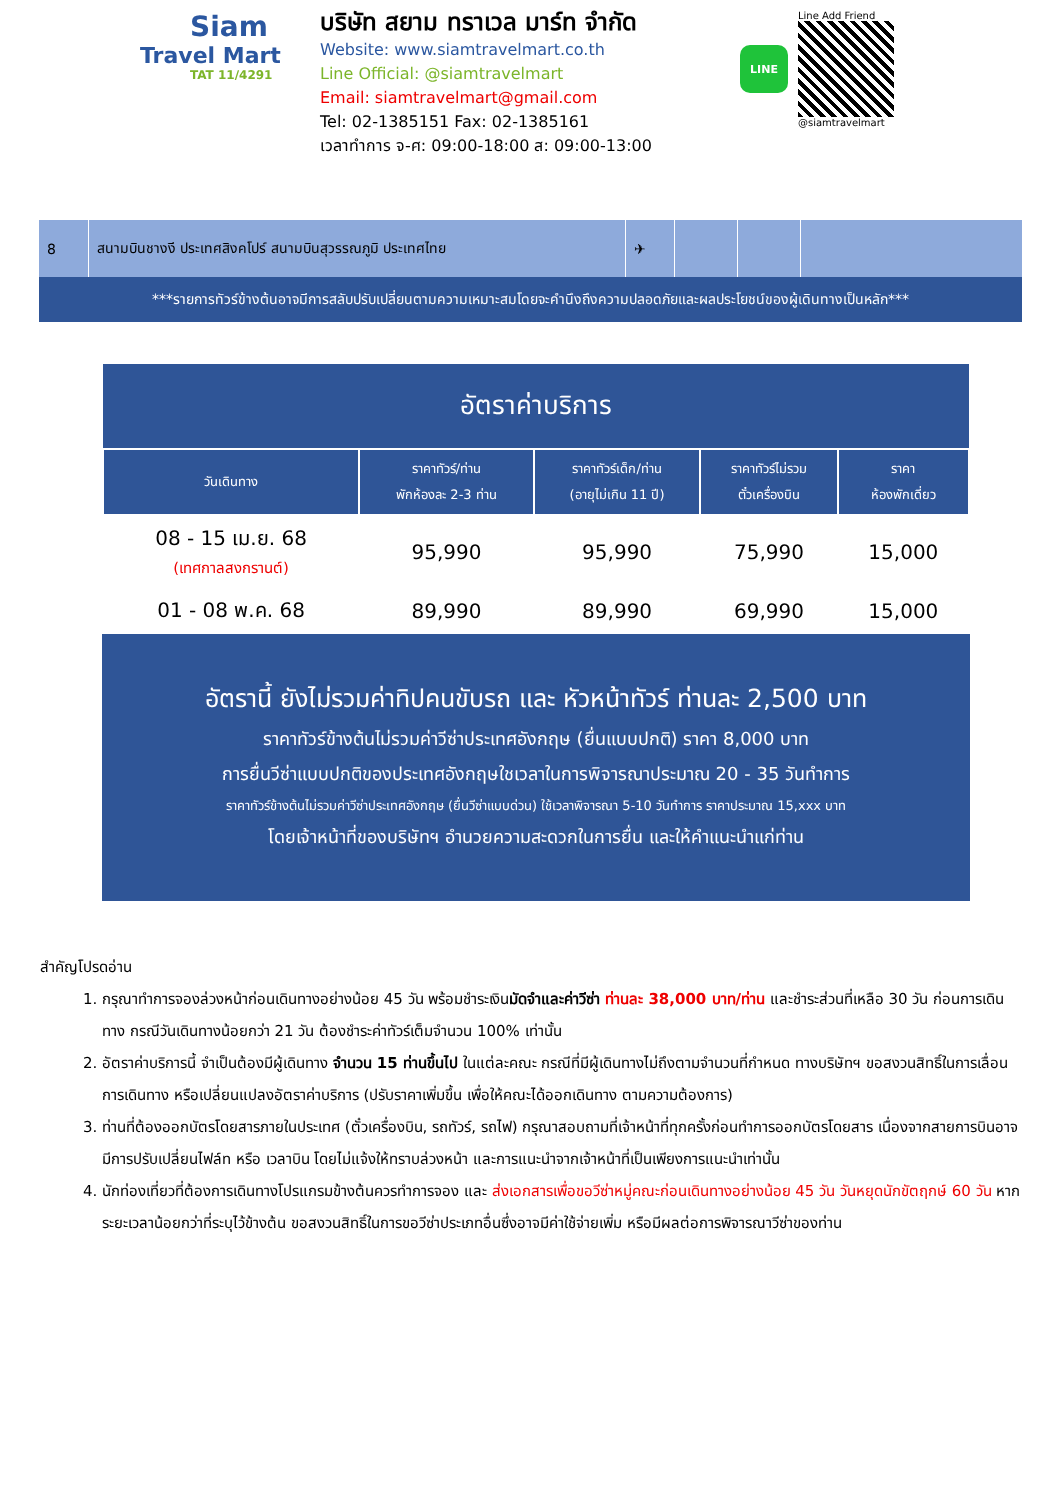Siam
Travel Mart
TAT 11/4291
บริษัท สยาม ทราเวล มาร์ท จำกัด
Website: www.siamtravelmart.co.th
Line Official: @siamtravelmart
Email: siamtravelmart@gmail.com
Tel: 02-1385151 Fax: 02-1385161
เวลาทำการ จ-ศ: 09:00-18:00 ส: 09:00-13:00
LINE
Line Add Friend
@siamtravelmart
8 สนามบินชางงี ประเทศสิงคโปร์ สนามบินสุวรรณภูมิ ประเทศไทย ✈
***รายการทัวร์ข้างต้นอาจมีการสลับปรับเปลี่ยนตามความเหมาะสมโดยจะคำนึงถึงความปลอดภัยและผลประโยชน์ของผู้เดินทางเป็นหลัก***
| อัตราค่าบริการ | | | | |
| วันเดินทาง | ราคาทัวร์/ท่าน พักห้องละ 2-3 ท่าน | ราคาทัวร์เด็ก/ท่าน (อายุไม่เกิน 11 ปี) | ราคาทัวร์ไม่รวม ตั๋วเครื่องบิน | ราคา ห้องพักเดี่ยว |
| 08 - 15 เม.ย. 68 (เทศกาลสงกรานต์) | 95,990 | 95,990 | 75,990 | 15,000 |
| 01 - 08 พ.ค. 68 | 89,990 | 89,990 | 69,990 | 15,000 |
อัตรานี้ ยังไม่รวมค่าทิปคนขับรถ และ หัวหน้าทัวร์ ท่านละ 2,500 บาท
ราคาทัวร์ข้างต้นไม่รวมค่าวีซ่าประเทศอังกฤษ (ยื่นแบบปกติ) ราคา 8,000 บาท
การยื่นวีซ่าแบบปกติของประเทศอังกฤษใชเวลาในการพิจารณาประมาณ 20 - 35 วันทำการ
ราคาทัวร์ข้างต้นไม่รวมค่าวีซ่าประเทศอังกฤษ (ยื่นวีซ่าแบบด่วน) ใช้เวลาพิจารณา 5-10 วันทำการ ราคาประมาณ 15,xxx บาท
โดยเจ้าหน้าที่ของบริษัทฯ อำนวยความสะดวกในการยื่น และให้คำแนะนำแก่ท่าน
สำคัญโปรดอ่าน
1. กรุณาทำการจองล่วงหน้าก่อนเดินทางอย่างน้อย 45 วัน พร้อมชำระเงินมัดจำและค่าวีซ่า ท่านละ 38,000 บาท/ท่าน และชำระส่วนที่เหลือ 30 วัน ก่อนการเดินทาง กรณีวันเดินทางน้อยกว่า 21 วัน ต้องชำระค่าทัวร์เต็มจำนวน 100% เท่านั้น
2. อัตราค่าบริการนี้ จำเป็นต้องมีผู้เดินทาง จำนวน 15 ท่านขึ้นไป ในแต่ละคณะ กรณีที่มีผู้เดินทางไม่ถึงตามจำนวนที่กำหนด ทางบริษัทฯ ขอสงวนสิทธิ์ในการเลื่อนการเดินทาง หรือเปลี่ยนแปลงอัตราค่าบริการ (ปรับราคาเพิ่มขึ้น เพื่อให้คณะได้ออกเดินทาง ตามความต้องการ)
3. ท่านที่ต้องออกบัตรโดยสารภายในประเทศ (ตั๋วเครื่องบิน, รถทัวร์, รถไฟ) กรุณาสอบถามที่เจ้าหน้าที่ทุกครั้งก่อนทำการออกบัตรโดยสาร เนื่องจากสายการบินอาจมีการปรับเปลี่ยนไฟล์ท หรือ เวลาบิน โดยไม่แจ้งให้ทราบล่วงหน้า และการแนะนำจากเจ้าหน้าที่เป็นเพียงการแนะนำเท่านั้น
4. นักท่องเที่ยวที่ต้องการเดินทางโปรแกรมข้างต้นควรทำการจอง และ ส่งเอกสารเพื่อขอวีซ่าหมู่คณะก่อนเดินทางอย่างน้อย 45 วัน วันหยุดนักขัตฤกษ์ 60 วัน หากระยะเวลาน้อยกว่าที่ระบุไว้ข้างต้น ขอสงวนสิทธิ์ในการขอวีซ่าประเภทอื่นซึ่งอาจมีค่าใช้จ่ายเพิ่ม หรือมีผลต่อการพิจารณาวีซ่าของท่าน